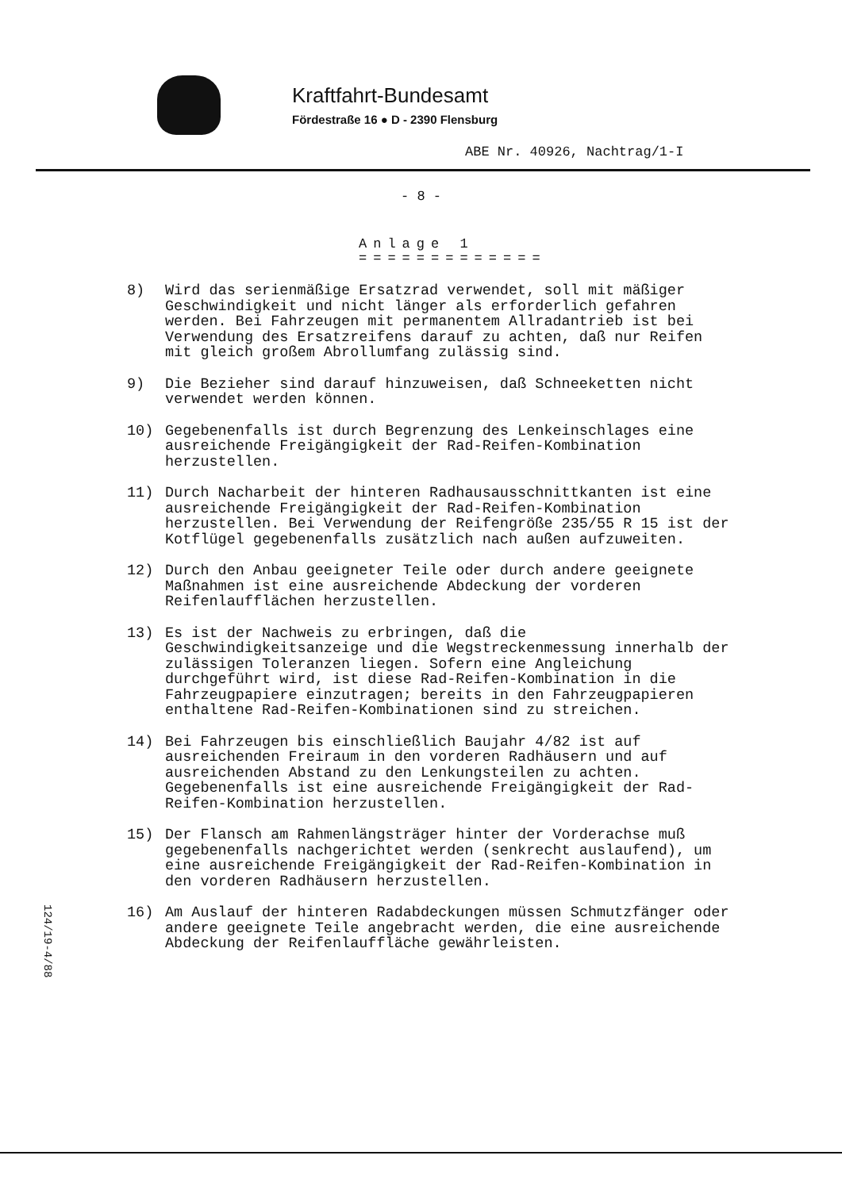Kraftfahrt-Bundesamt
Fördestraße 16 ● D - 2390 Flensburg
ABE Nr. 40926, Nachtrag/1-I
- 8 -
Anlage 1
=============
8) Wird das serienmäßige Ersatzrad verwendet, soll mit mäßiger Geschwindigkeit und nicht länger als erforderlich gefahren werden. Bei Fahrzeugen mit permanentem Allradantrieb ist bei Verwendung des Ersatzreifens darauf zu achten, daß nur Reifen mit gleich großem Abrollumfang zulässig sind.
9) Die Bezieher sind darauf hinzuweisen, daß Schneeketten nicht verwendet werden können.
10) Gegebenenfalls ist durch Begrenzung des Lenkeinschlages eine ausreichende Freigängigkeit der Rad-Reifen-Kombination herzustellen.
11) Durch Nacharbeit der hinteren Radhausausschnittkanten ist eine ausreichende Freigängigkeit der Rad-Reifen-Kombination herzustellen. Bei Verwendung der Reifengröße 235/55 R 15 ist der Kotflügel gegebenenfalls zusätzlich nach außen aufzuweiten.
12) Durch den Anbau geeigneter Teile oder durch andere geeignete Maßnahmen ist eine ausreichende Abdeckung der vorderen Reifenlaufflächen herzustellen.
13) Es ist der Nachweis zu erbringen, daß die Geschwindigkeitsanzeige und die Wegstreckenmessung innerhalb der zulässigen Toleranzen liegen. Sofern eine Angleichung durchgeführt wird, ist diese Rad-Reifen-Kombination in die Fahrzeugpapiere einzutragen; bereits in den Fahrzeugpapieren enthaltene Rad-Reifen-Kombinationen sind zu streichen.
14) Bei Fahrzeugen bis einschließlich Baujahr 4/82 ist auf ausreichenden Freiraum in den vorderen Radhäusern und auf ausreichenden Abstand zu den Lenkungsteilen zu achten. Gegebenenfalls ist eine ausreichende Freigängigkeit der Rad-Reifen-Kombination herzustellen.
15) Der Flansch am Rahmenlängsträger hinter der Vorderachse muß gegebenenfalls nachgerichtet werden (senkrecht auslaufend), um eine ausreichende Freigängigkeit der Rad-Reifen-Kombination in den vorderen Radhäusern herzustellen.
16) Am Auslauf der hinteren Radabdeckungen müssen Schmutzfänger oder andere geeignete Teile angebracht werden, die eine ausreichende Abdeckung der Reifenlauffläche gewährleisten.
124/19-4/88